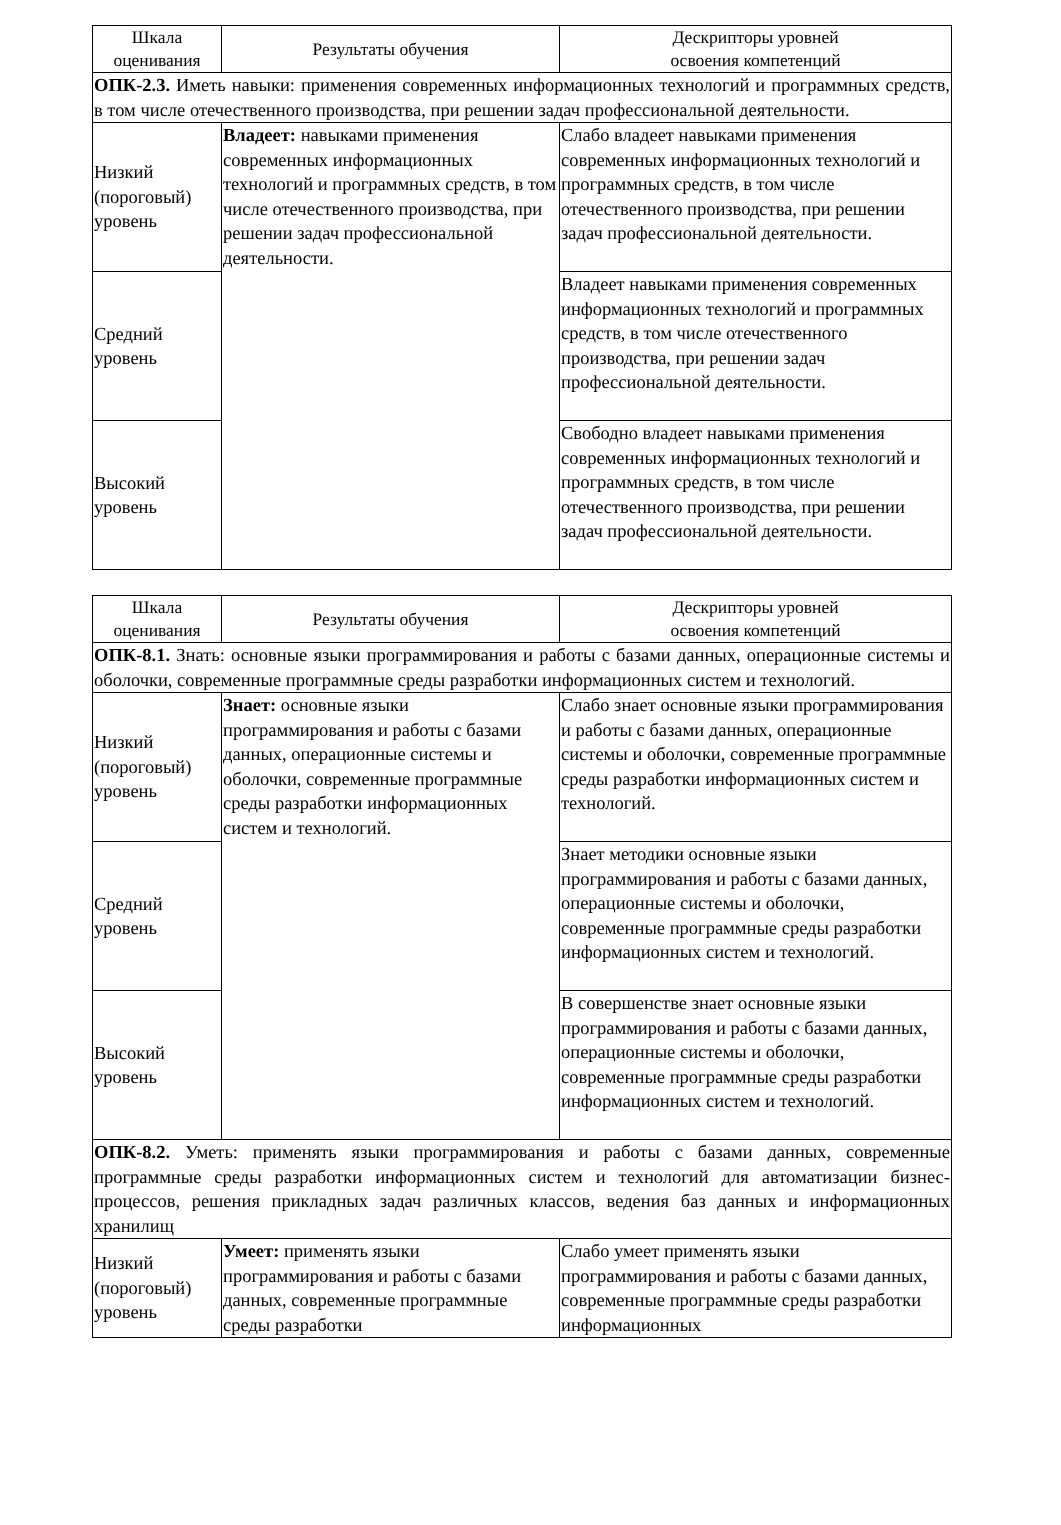| Шкала оценивания | Результаты обучения | Дескрипторы уровней освоения компетенций |
| --- | --- | --- |
| ОПК-2.3. Иметь навыки: применения современных информационных технологий и программных средств, в том числе отечественного производства, при решении задач профессиональной деятельности. | | |
| Низкий (пороговый) уровень | Владеет: навыками применения современных информационных технологий и программных средств, в том числе отечественного производства, при решении задач профессиональной деятельности. | Слабо владеет навыками применения современных информационных технологий и программных средств, в том числе отечественного производства, при решении задач профессиональной деятельности. |
| Средний уровень | | Владеет навыками применения современных информационных технологий и программных средств, в том числе отечественного производства, при решении задач профессиональной деятельности. |
| Высокий уровень | | Свободно владеет навыками применения современных информационных технологий и программных средств, в том числе отечественного производства, при решении задач профессиональной деятельности. |
| Шкала оценивания | Результаты обучения | Дескрипторы уровней освоения компетенций |
| --- | --- | --- |
| ОПК-8.1. Знать: основные языки программирования и работы с базами данных, операционные системы и оболочки, современные программные среды разработки информационных систем и технологий. | | |
| Низкий (пороговый) уровень | Знает: основные языки программирования и работы с базами данных, операционные системы и оболочки, современные программные среды разработки информационных систем и технологий. | Слабо знает основные языки программирования и работы с базами данных, операционные системы и оболочки, современные программные среды разработки информационных систем и технологий. |
| Средний уровень | | Знает методики основные языки программирования и работы с базами данных, операционные системы и оболочки, современные программные среды разработки информационных систем и технологий. |
| Высокий уровень | | В совершенстве знает основные языки программирования и работы с базами данных, операционные системы и оболочки, современные программные среды разработки информационных систем и технологий. |
| ОПК-8.2. Уметь: применять языки программирования и работы с базами данных, современные программные среды разработки информационных систем и технологий для автоматизации бизнес-процессов, решения прикладных задач различных классов, ведения баз данных и информационных хранилищ | | |
| Низкий (пороговый) уровень | Умеет: применять языки программирования и работы с базами данных, современные программные среды разработки | Слабо умеет применять языки программирования и работы с базами данных, современные программные среды разработки информационных |